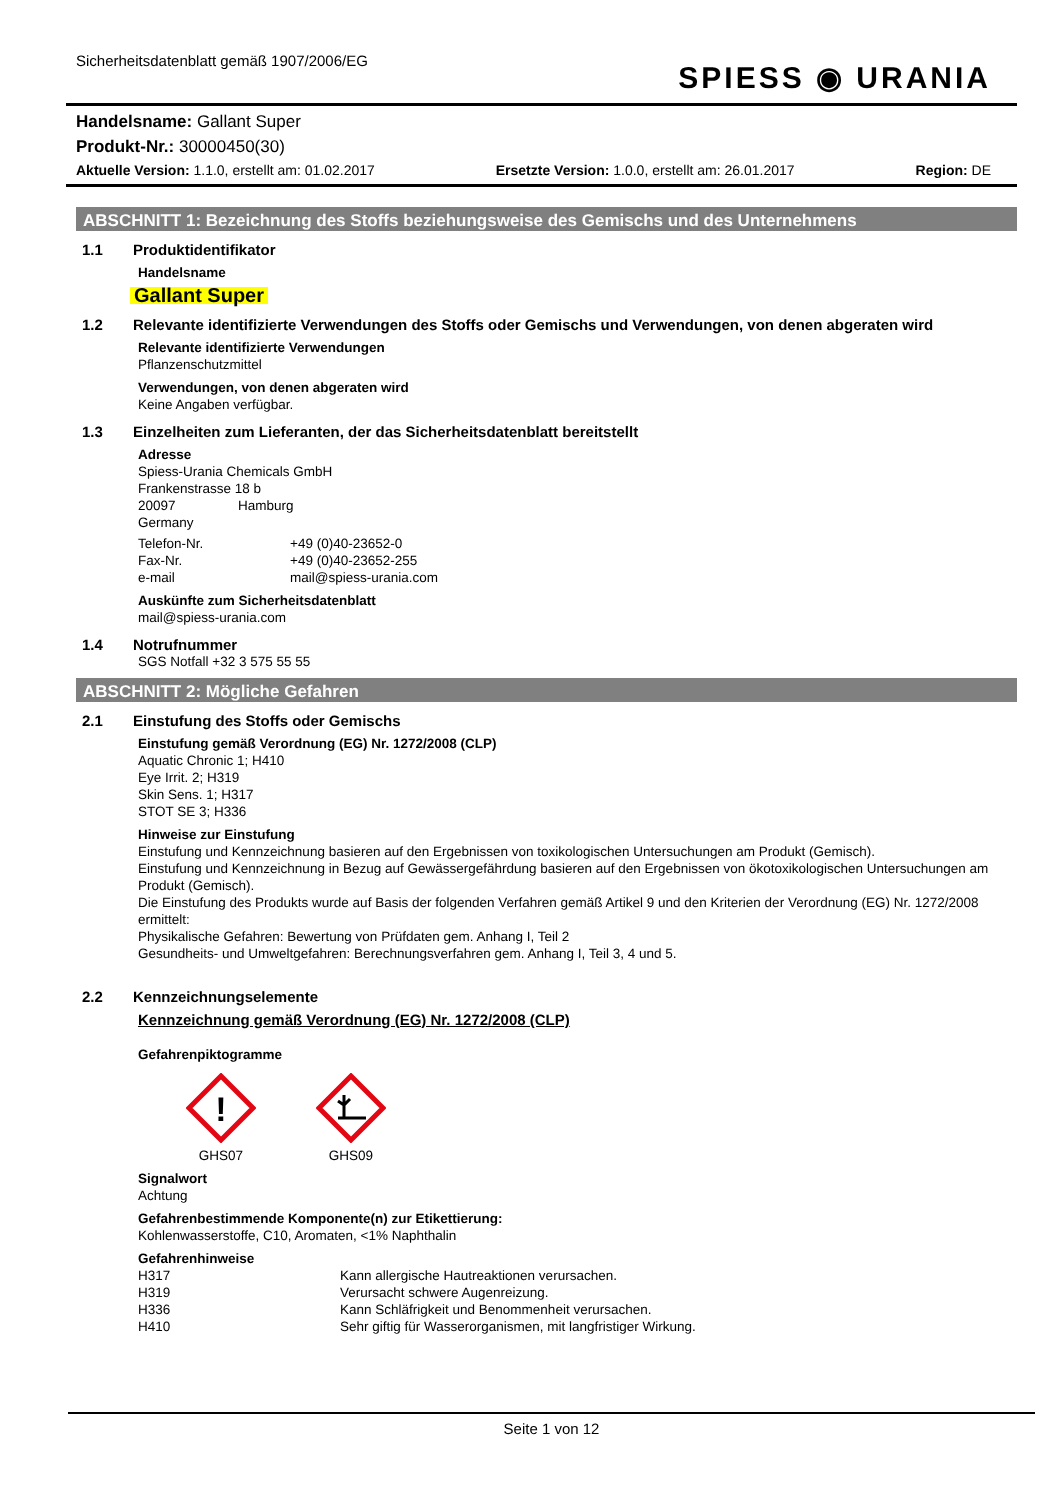Sicherheitsdatenblatt gemäß 1907/2006/EG
SPIESS ◉ URANIA
Handelsname: Gallant Super
Produkt-Nr.: 30000450(30)
Aktuelle Version: 1.1.0, erstellt am: 01.02.2017 Ersetzte Version: 1.0.0, erstellt am: 26.01.2017 Region: DE
ABSCHNITT 1: Bezeichnung des Stoffs beziehungsweise des Gemischs und des Unternehmens
1.1 Produktidentifikator
Handelsname
Gallant Super
1.2 Relevante identifizierte Verwendungen des Stoffs oder Gemischs und Verwendungen, von denen abgeraten wird
Relevante identifizierte Verwendungen
Pflanzenschutzmittel
Verwendungen, von denen abgeraten wird
Keine Angaben verfügbar.
1.3 Einzelheiten zum Lieferanten, der das Sicherheitsdatenblatt bereitstellt
Adresse
Spiess-Urania Chemicals GmbH
Frankenstrasse 18 b
20097 Hamburg
Germany
Telefon-Nr. +49 (0)40-23652-0
Fax-Nr. +49 (0)40-23652-255
e-mail mail@spiess-urania.com
Auskünfte zum Sicherheitsdatenblatt
mail@spiess-urania.com
1.4 Notrufnummer
SGS Notfall +32 3 575 55 55
ABSCHNITT 2: Mögliche Gefahren
2.1 Einstufung des Stoffs oder Gemischs
Einstufung gemäß Verordnung (EG) Nr. 1272/2008 (CLP)
Aquatic Chronic 1; H410
Eye Irrit. 2; H319
Skin Sens. 1; H317
STOT SE 3; H336
Hinweise zur Einstufung
Einstufung und Kennzeichnung basieren auf den Ergebnissen von toxikologischen Untersuchungen am Produkt (Gemisch).
Einstufung und Kennzeichnung in Bezug auf Gewässergefährdung basieren auf den Ergebnissen von ökotoxikologischen Untersuchungen am Produkt (Gemisch).
Die Einstufung des Produkts wurde auf Basis der folgenden Verfahren gemäß Artikel 9 und den Kriterien der Verordnung (EG) Nr. 1272/2008 ermittelt:
Physikalische Gefahren: Bewertung von Prüfdaten gem. Anhang I, Teil 2
Gesundheits- und Umweltgefahren: Berechnungsverfahren gem. Anhang I, Teil 3, 4 und 5.
2.2 Kennzeichnungselemente
Kennzeichnung gemäß Verordnung (EG) Nr. 1272/2008 (CLP)
Gefahrenpiktogramme
!
GHS07
GHS09
Signalwort
Achtung
Gefahrenbestimmende Komponente(n) zur Etikettierung:
Kohlenwasserstoffe, C10, Aromaten, <1% Naphthalin
Gefahrenhinweise
H317 Kann allergische Hautreaktionen verursachen.
H319 Verursacht schwere Augenreizung.
H336 Kann Schläfrigkeit und Benommenheit verursachen.
H410 Sehr giftig für Wasserorganismen, mit langfristiger Wirkung.
Seite 1 von 12